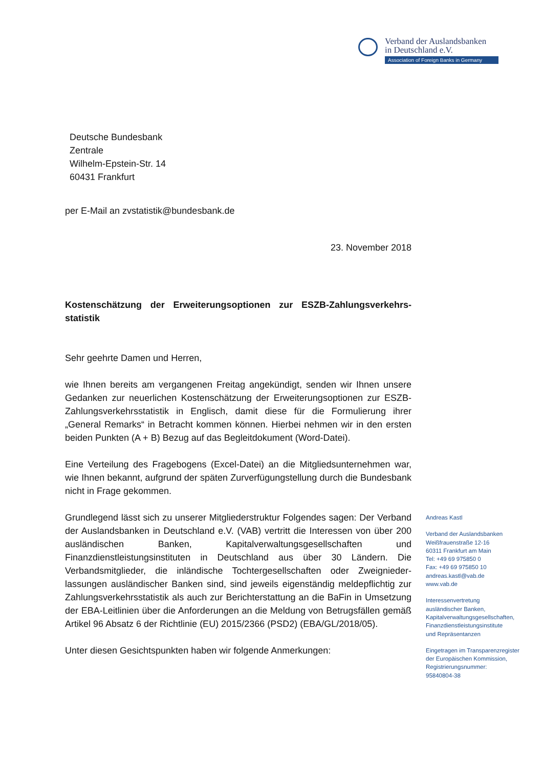Verband der Auslandsbanken
in Deutschland e.V.
Association of Foreign Banks in Germany
Deutsche Bundesbank
Zentrale
Wilhelm-Epstein-Str. 14
60431 Frankfurt
per E-Mail an zvstatistik@bundesbank.de
23. November 2018
Kostenschätzung der Erweiterungsoptionen zur ESZB-Zahlungsverkehrs-statistik
Sehr geehrte Damen und Herren,
wie Ihnen bereits am vergangenen Freitag angekündigt, senden wir Ihnen unsere Gedanken zur neuerlichen Kostenschätzung der Erweiterungsoptionen zur ESZB-Zahlungsverkehrsstatistik in Englisch, damit diese für die Formulierung ihrer „General Remarks“ in Betracht kommen können. Hierbei nehmen wir in den ersten beiden Punkten (A + B) Bezug auf das Begleitdokument (Word-Datei).
Eine Verteilung des Fragebogens (Excel-Datei) an die Mitgliedsunternehmen war, wie Ihnen bekannt, aufgrund der späten Zurverfügungstellung durch die Bundesbank nicht in Frage gekommen.
Grundlegend lässt sich zu unserer Mitgliederstruktur Folgendes sagen: Der Verband der Auslandsbanken in Deutschland e.V. (VAB) vertritt die Interessen von über 200 ausländischen Banken, Kapitalverwaltungsgesellschaften und Finanzdienstleistungsinstituten in Deutschland aus über 30 Ländern. Die Verbandsmitglieder, die inländische Tochtergesellschaften oder Zweignieder-lassungen ausländischer Banken sind, sind jeweils eigenständig meldepflichtig zur Zahlungsverkehrsstatistik als auch zur Berichterstattung an die BaFin in Umsetzung der EBA-Leitlinien über die Anforderungen an die Meldung von Betrugsfällen gemäß Artikel 96 Absatz 6 der Richtlinie (EU) 2015/2366 (PSD2) (EBA/GL/2018/05).
Unter diesen Gesichtspunkten haben wir folgende Anmerkungen:
Andreas Kastl
Verband der Auslandsbanken
Weißfrauenstraße 12-16
60311 Frankfurt am Main
Tel: +49 69 975850 0
Fax: +49 69 975850 10
andreas.kastl@vab.de
www.vab.de
Interessenvertretung
ausländischer Banken,
Kapitalverwaltungsgesellschaften,
Finanzdienstleistungsinstitute
und Repräsentanzen
Eingetragen im Transparenzregister
der Europäischen Kommission,
Registrierungsnummer:
95840804-38